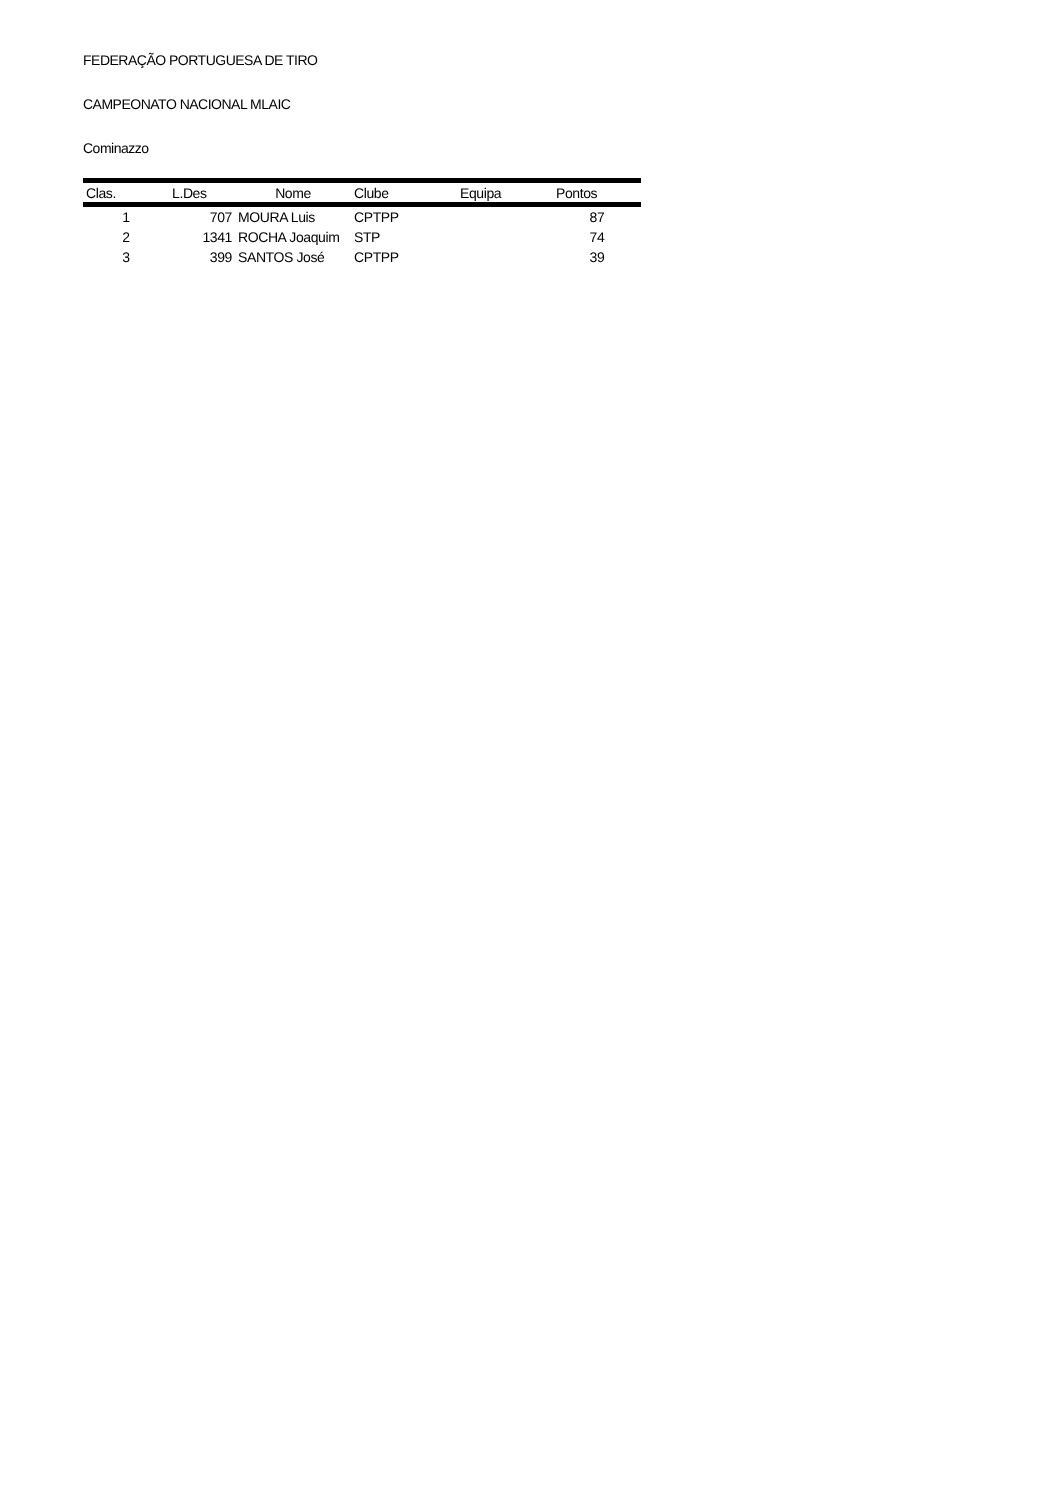FEDERAÇÃO PORTUGUESA DE TIRO
CAMPEONATO NACIONAL MLAIC
Cominazzo
| Clas. | L.Des | Nome | Clube | Equipa | Pontos |
| --- | --- | --- | --- | --- | --- |
| 1 | 707 | MOURA Luis | CPTPP | | 87 |
| 2 | 1341 | ROCHA Joaquim | STP | | 74 |
| 3 | 399 | SANTOS José | CPTPP | | 39 |